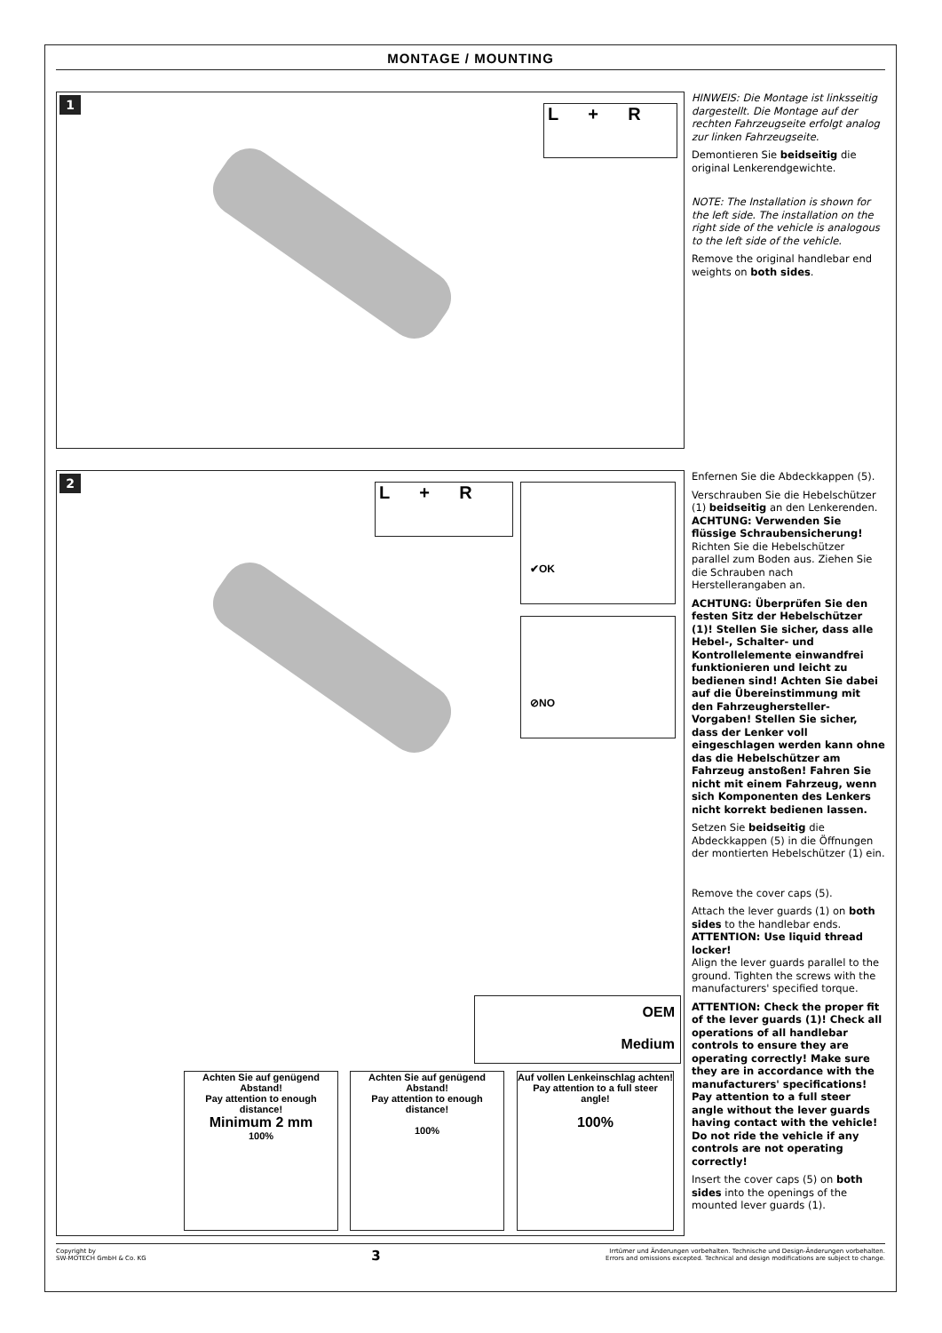MONTAGE / MOUNTING
1
L + R
HINWEIS: Die Montage ist linksseitig dargestellt. Die Montage auf der rechten Fahrzeugseite erfolgt analog zur linken Fahrzeugseite.
Demontieren Sie beidseitig die original Lenkerendgewichte.
NOTE: The Installation is shown for the left side. The installation on the right side of the vehicle is analogous to the left side of the vehicle.
Remove the original handlebar end weights on both sides.
2
L + R
✔OK
⊘NO
OEM
Medium
Achten Sie auf genügend Abstand!
Pay attention to enough distance!
Minimum 2 mm
100%
Achten Sie auf genügend Abstand!
Pay attention to enough distance!
100%
Auf vollen Lenkeinschlag achten!
Pay attention to a full steer angle!
100%
Enfernen Sie die Abdeckkappen (5).
Verschrauben Sie die Hebelschützer (1) beidseitig an den Lenkerenden.
ACHTUNG: Verwenden Sie flüssige Schraubensicherung!
Richten Sie die Hebelschützer parallel zum Boden aus. Ziehen Sie die Schrauben nach Herstellerangaben an.
ACHTUNG: Überprüfen Sie den festen Sitz der Hebelschützer (1)! Stellen Sie sicher, dass alle Hebel-, Schalter- und Kontrollelemente einwandfrei funktionieren und leicht zu bedienen sind! Achten Sie dabei auf die Übereinstimmung mit den Fahrzeughersteller-Vorgaben! Stellen Sie sicher, dass der Lenker voll eingeschlagen werden kann ohne das die Hebelschützer am Fahrzeug anstoßen! Fahren Sie nicht mit einem Fahrzeug, wenn sich Komponenten des Lenkers nicht korrekt bedienen lassen.
Setzen Sie beidseitig die Abdeckkappen (5) in die Öffnungen der montierten Hebelschützer (1) ein.
Remove the cover caps (5).
Attach the lever guards (1) on both sides to the handlebar ends.
ATTENTION: Use liquid thread locker!
Align the lever guards parallel to the ground. Tighten the screws with the manufacturers' specified torque.
ATTENTION: Check the proper fit of the lever guards (1)! Check all operations of all handlebar controls to ensure they are operating correctly! Make sure they are in accordance with the manufacturers' specifications! Pay attention to a full steer angle without the lever guards having contact with the vehicle! Do not ride the vehicle if any controls are not operating correctly!
Insert the cover caps (5) on both sides into the openings of the mounted lever guards (1).
Copyright by
SW-MOTECH GmbH & Co. KG
3
Irrtümer und Änderungen vorbehalten. Technische und Design-Änderungen vorbehalten.
Errors and omissions excepted. Technical and design modifications are subject to change.